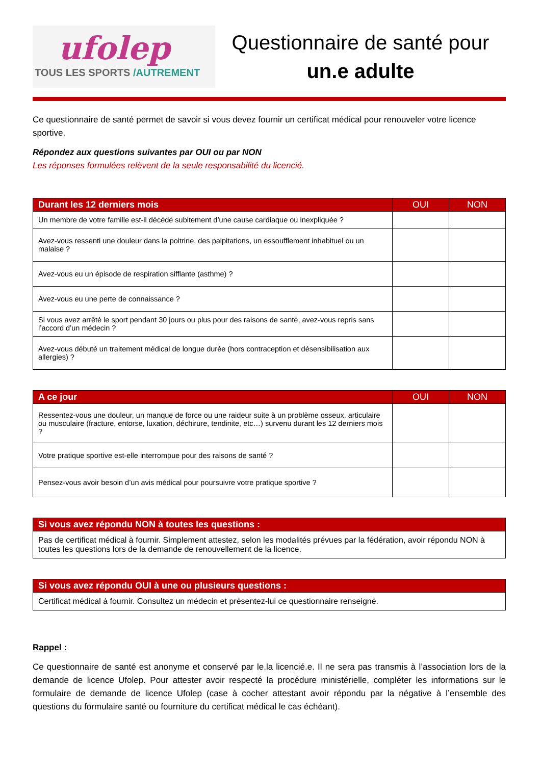ufolep
TOUS LES SPORTS /AUTREMENT
Questionnaire de santé pour
un.e adulte
Ce questionnaire de santé permet de savoir si vous devez fournir un certificat médical pour renouveler votre licence sportive.
Répondez aux questions suivantes par OUI ou par NON
Les réponses formulées relèvent de la seule responsabilité du licencié.
| Durant les 12 derniers mois | OUI | NON |
| --- | --- | --- |
| Un membre de votre famille est-il décédé subitement d’une cause cardiaque ou inexpliquée ? | | |
| Avez-vous ressenti une douleur dans la poitrine, des palpitations, un essoufflement inhabituel ou un malaise ? | | |
| Avez-vous eu un épisode de respiration sifflante (asthme) ? | | |
| Avez-vous eu une perte de connaissance ? | | |
| Si vous avez arrêté le sport pendant 30 jours ou plus pour des raisons de santé, avez-vous repris sans l’accord d’un médecin ? | | |
| Avez-vous débuté un traitement médical de longue durée (hors contraception et désensibilisation aux allergies) ? | | |
| A ce jour | OUI | NON |
| --- | --- | --- |
| Ressentez-vous une douleur, un manque de force ou une raideur suite à un problème osseux, articulaire ou musculaire (fracture, entorse, luxation, déchirure, tendinite, etc…) survenu durant les 12 derniers mois ? | | |
| Votre pratique sportive est-elle interrompue pour des raisons de santé ? | | |
| Pensez-vous avoir besoin d’un avis médical pour poursuivre votre pratique sportive ? | | |
| Si vous avez répondu NON à toutes les questions : |
| --- |
| Pas de certificat médical à fournir. Simplement attestez, selon les modalités prévues par la fédération, avoir répondu NON à toutes les questions lors de la demande de renouvellement de la licence. |
| Si vous avez répondu OUI à une ou plusieurs questions : |
| --- |
| Certificat médical à fournir. Consultez un médecin et présentez-lui ce questionnaire renseigné. |
Rappel :
Ce questionnaire de santé est anonyme et conservé par le.la licencié.e. Il ne sera pas transmis à l’association lors de la demande de licence Ufolep. Pour attester avoir respecté la procédure ministérielle, compléter les informations sur le formulaire de demande de licence Ufolep (case à cocher attestant avoir répondu par la négative à l’ensemble des questions du formulaire santé ou fourniture du certificat médical le cas échéant).